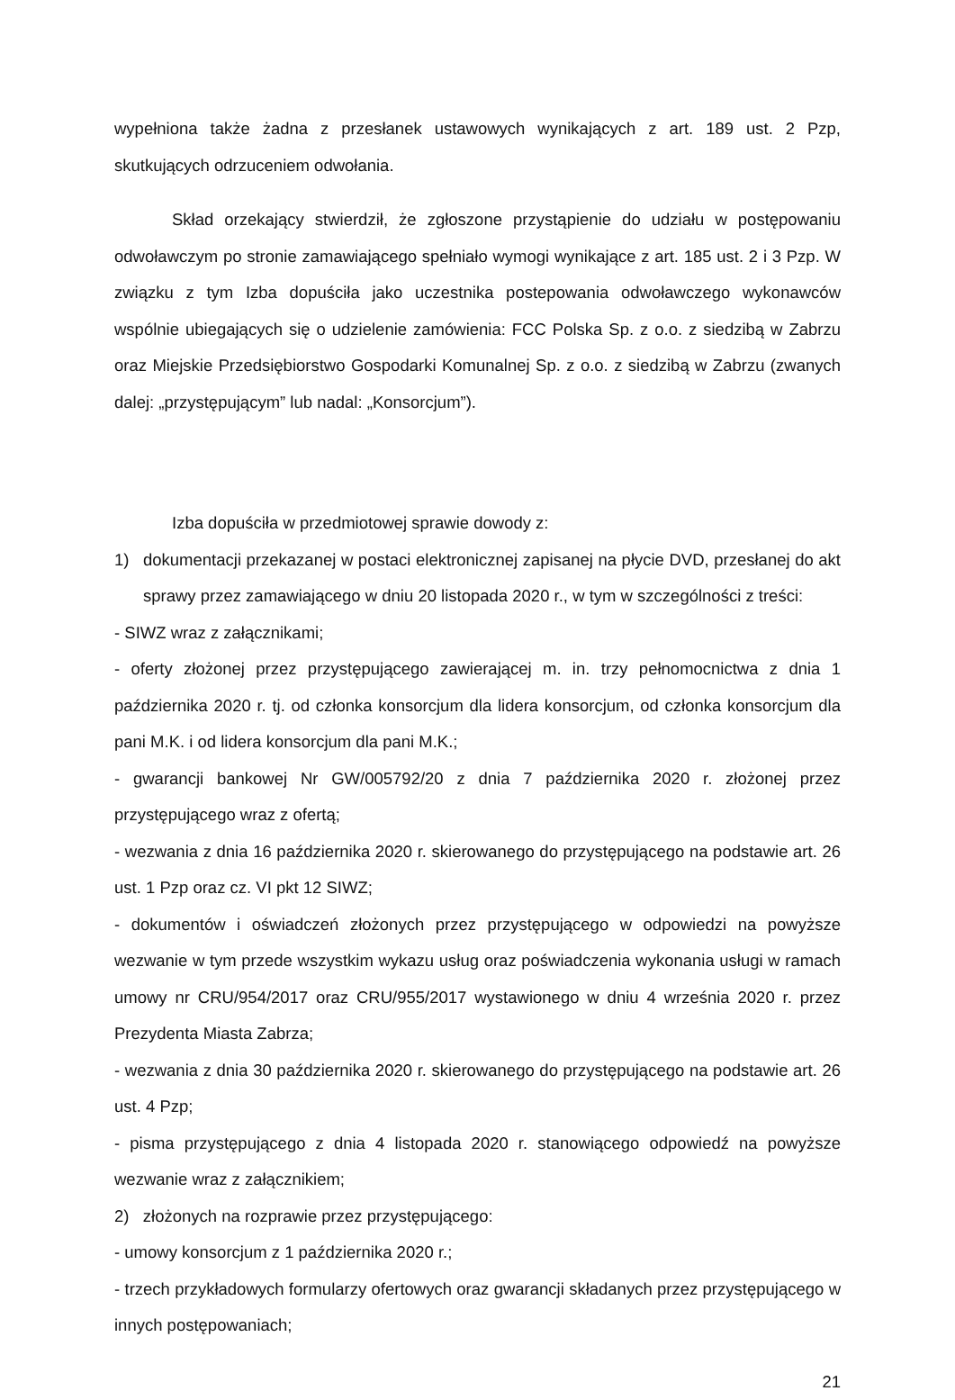wypełniona także żadna z przesłanek ustawowych wynikających z art. 189 ust. 2 Pzp, skutkujących odrzuceniem odwołania.
Skład orzekający stwierdził, że zgłoszone przystąpienie do udziału w postępowaniu odwoławczym po stronie zamawiającego spełniało wymogi wynikające z art. 185 ust. 2 i 3 Pzp. W związku z tym Izba dopuściła jako uczestnika postepowania odwoławczego wykonawców wspólnie ubiegających się o udzielenie zamówienia: FCC Polska Sp. z o.o. z siedzibą w Zabrzu oraz Miejskie Przedsiębiorstwo Gospodarki Komunalnej Sp. z o.o. z siedzibą w Zabrzu (zwanych dalej: „przystępującym” lub nadal: „Konsorcjum”).
Izba dopuściła w przedmiotowej sprawie dowody z:
1) dokumentacji przekazanej w postaci elektronicznej zapisanej na płycie DVD, przesłanej do akt sprawy przez zamawiającego w dniu 20 listopada 2020 r., w tym w szczególności z treści:
- SIWZ wraz z załącznikami;
- oferty złożonej przez przystępującego zawierającej m. in. trzy pełnomocnictwa z dnia 1 października 2020 r. tj. od członka konsorcjum dla lidera konsorcjum, od członka konsorcjum dla pani M.K. i od lidera konsorcjum dla pani M.K.;
- gwarancji bankowej Nr GW/005792/20 z dnia 7 października 2020 r. złożonej przez przystępującego wraz z ofertą;
- wezwania z dnia 16 października 2020 r. skierowanego do przystępującego na podstawie art. 26 ust. 1 Pzp oraz cz. VI pkt 12 SIWZ;
- dokumentów i oświadczeń złożonych przez przystępującego w odpowiedzi na powyższe wezwanie w tym przede wszystkim wykazu usług oraz poświadczenia wykonania usługi w ramach umowy nr CRU/954/2017 oraz CRU/955/2017 wystawionego w dniu 4 września 2020 r. przez Prezydenta Miasta Zabrza;
- wezwania z dnia 30 października 2020 r. skierowanego do przystępującego na podstawie art. 26 ust. 4 Pzp;
- pisma przystępującego z dnia 4 listopada 2020 r. stanowiącego odpowiedź na powyższe wezwanie wraz z załącznikiem;
2) złożonych na rozprawie przez przystępującego:
- umowy konsorcjum z 1 października 2020 r.;
- trzech przykładowych formularzy ofertowych oraz gwarancji składanych przez przystępującego w innych postępowaniach;
21